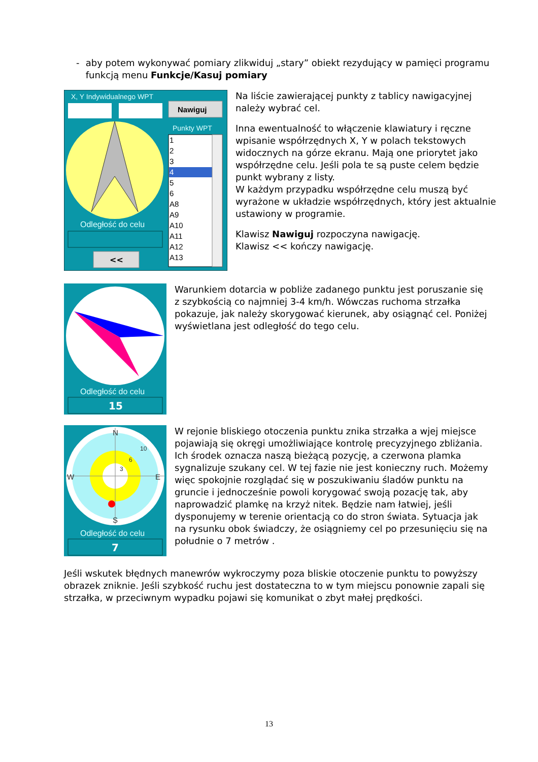- aby potem wykonywać pomiary zlikwiduj „stary” obiekt rezydujący w pamięci programu funkcją menu Funkcje/Kasuj pomiary
X, Y Indywidualnego WPT
Nawiguj
Punkty WPT
1 2 3 4 5 6 A8 A9 A10 A11 A12 A13
Odległość do celu
<<
Na liście zawierającej punkty z tablicy nawigacyjnej należy wybrać cel.
Inna ewentualność to włączenie klawiatury i ręczne wpisanie współrzędnych X, Y w polach tekstowych widocznych na górze ekranu. Mają one priorytet jako współrzędne celu. Jeśli pola te są puste celem będzie punkt wybrany z listy.
W każdym przypadku współrzędne celu muszą być wyrażone w układzie współrzędnych, który jest aktualnie ustawiony w programie.
Klawisz Nawiguj rozpoczyna nawigację.
Klawisz << kończy nawigację.
Odległość do celu
15
Warunkiem dotarcia w pobliże zadanego punktu jest poruszanie się z szybkością co najmniej 3-4 km/h. Wówczas ruchoma strzałka pokazuje, jak należy skorygować kierunek, aby osiągnąć cel. Poniżej wyświetlana jest odległość do tego celu.
N W E S 10 6 3
Odległość do celu
7
W rejonie bliskiego otoczenia punktu znika strzałka a wjej miejsce pojawiają się okręgi umożliwiające kontrolę precyzyjnego zbliżania. Ich środek oznacza naszą bieżącą pozycję, a czerwona plamka sygnalizuje szukany cel. W tej fazie nie jest konieczny ruch. Możemy więc spokojnie rozglądać się w poszukiwaniu śladów punktu na gruncie i jednocześnie powoli korygować swoją pozację tak, aby naprowadzić plamkę na krzyż nitek. Będzie nam łatwiej, jeśli dysponujemy w terenie orientacją co do stron świata. Sytuacja jak na rysunku obok świadczy, że osiągniemy cel po przesunięciu się na południe o 7 metrów .
Jeśli wskutek błędnych manewrów wykroczymy poza bliskie otoczenie punktu to powyższy obrazek zniknie. Jeśli szybkość ruchu jest dostateczna to w tym miejscu ponownie zapali się strzałka, w przeciwnym wypadku pojawi się komunikat o zbyt małej prędkości.
13